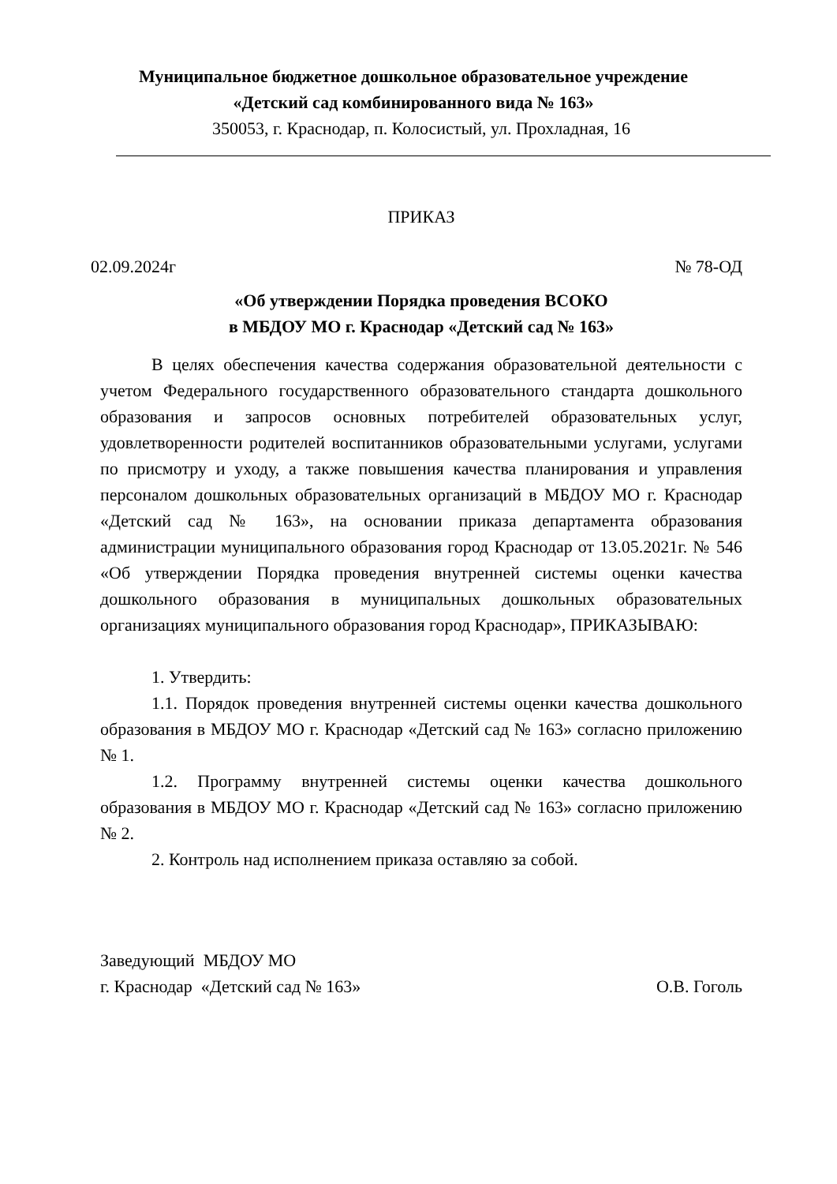Муниципальное бюджетное дошкольное образовательное учреждение
«Детский сад комбинированного вида № 163»
350053, г. Краснодар, п. Колосистый, ул. Прохладная, 16
ПРИКАЗ
02.09.2024г № 78-ОД
«Об утверждении Порядка проведения ВСОКО
в МБДОУ МО г. Краснодар «Детский сад № 163»
В целях обеспечения качества содержания образовательной деятельности с учетом Федерального государственного образовательного стандарта дошкольного образования и запросов основных потребителей образовательных услуг, удовлетворенности родителей воспитанников образовательными услугами, услугами по присмотру и уходу, а также повышения качества планирования и управления персоналом дошкольных образовательных организаций в МБДОУ МО г. Краснодар «Детский сад № 163», на основании приказа департамента образования администрации муниципального образования город Краснодар от 13.05.2021г. № 546 «Об утверждении Порядка проведения внутренней системы оценки качества дошкольного образования в муниципальных дошкольных образовательных организациях муниципального образования город Краснодар», ПРИКАЗЫВАЮ:
1. Утвердить:
1.1. Порядок проведения внутренней системы оценки качества дошкольного образования в МБДОУ МО г. Краснодар «Детский сад № 163» согласно приложению № 1.
1.2. Программу внутренней системы оценки качества дошкольного образования в МБДОУ МО г. Краснодар «Детский сад № 163» согласно приложению № 2.
2. Контроль над исполнением приказа оставляю за собой.
Заведующий МБДОУ МО
г. Краснодар «Детский сад № 163» О.В. Гоголь